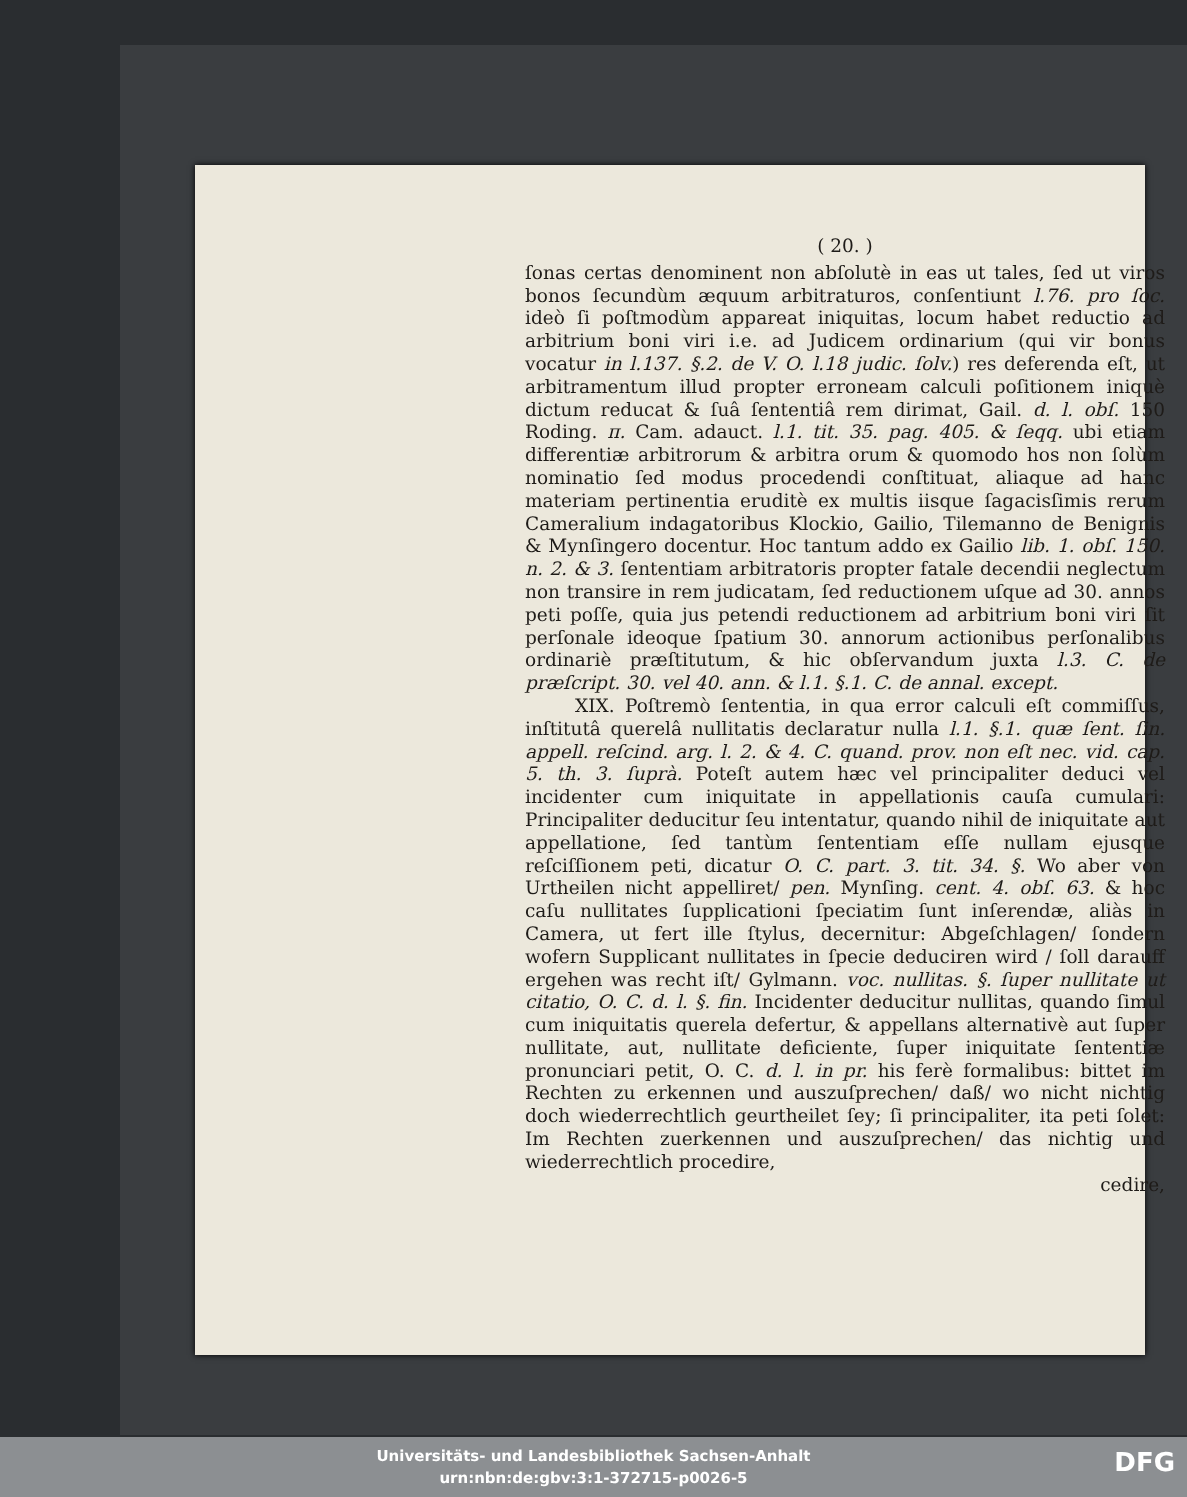( 20. )
ſonas certas denominent non abſolutè in eas ut tales, ſed ut viros bonos ſecundùm æquum arbitraturos, conſentiunt l.76. pro ſoc. ideò ſi poſtmodùm appareat iniquitas, locum habet reductio ad arbitrium boni viri i.e. ad Judicem ordinarium (qui vir bonus vocatur in l.137. §.2. de V. O. l.18 judic. ſolv.) res deferenda eſt, ut arbitramentum illud propter erroneam calculi poſitionem iniquè dictum reducat & ſuâ ſententiâ rem dirimat, Gail. d. l. obſ. 150 Roding. π. Cam. adauct. l.1. tit. 35. pag. 405. & ſeqq. ubi etiam differentiæ arbitrorum & arbitra orum & quomodo hos non ſolùm nominatio ſed modus procedendi conſtituat, aliaque ad hanc materiam pertinentia eruditè ex multis iisque ſagacisſimis rerum Cameralium indagatoribus Klockio, Gailio, Tilemanno de Benignis & Mynſingero docentur. Hoc tantum addo ex Gailio lib. 1. obſ. 150. n. 2. & 3. ſententiam arbitratoris propter fatale decendii neglectum non transire in rem judicatam, ſed reductionem uſque ad 30. annos peti poſſe, quia jus petendi reductionem ad arbitrium boni viri ſit perſonale ideoque ſpatium 30. annorum actionibus perſonalibus ordinariè præſtitutum, & hic obſervandum juxta l.3. C. de præſcript. 30. vel 40. ann. & l.1. §.1. C. de annal. except.
XIX. Poſtremò ſententia, in qua error calculi eſt commiſſus, inſtitutâ querelâ nullitatis declaratur nulla l.1. §.1. quæ ſent. ſin. appell. reſcind. arg. l. 2. & 4. C. quand. prov. non eſt nec. vid. cap. 5. th. 3. ſuprà. Poteſt autem hæc vel principaliter deduci vel incidenter cum iniquitate in appellationis cauſa cumulari: Principaliter deducitur ſeu intentatur, quando nihil de iniquitate aut appellatione, ſed tantùm ſententiam eſſe nullam ejusque reſciſſionem peti, dicatur O. C. part. 3. tit. 34. §. Wo aber von Urtheilen nicht appelliret/ pen. Mynſing. cent. 4. obſ. 63. & hoc caſu nullitates ſupplicationi ſpeciatim ſunt inſerendæ, aliàs in Camera, ut fert ille ſtylus, decernitur: Abgeſchlagen/ ſondern wofern Supplicant nullitates in ſpecie deduciren wird / ſoll darauff ergehen was recht iſt/ Gylmann. voc. nullitas. §. ſuper nullitate ut citatio, O. C. d. l. §. fin. Incidenter deducitur nullitas, quando ſimul cum iniquitatis querela defertur, & appellans alternativè aut ſuper nullitate, aut, nullitate deficiente, ſuper iniquitate ſententiæ pronunciari petit, O. C. d. l. in pr. his ferè formalibus: bittet im Rechten zu erkennen und auszuſprechen/ daß/ wo nicht nichtig doch wiederrechtlich geurtheilet ſey; ſi principaliter, ita peti ſolet: Im Rechten zuerkennen und auszuſprechen/ das nichtig und wiederrechtlich procedire,
cedire,
Universitäts- und Landesbibliothek Sachsen-Anhalt
urn:nbn:de:gbv:3:1-372715-p0026-5
DFG